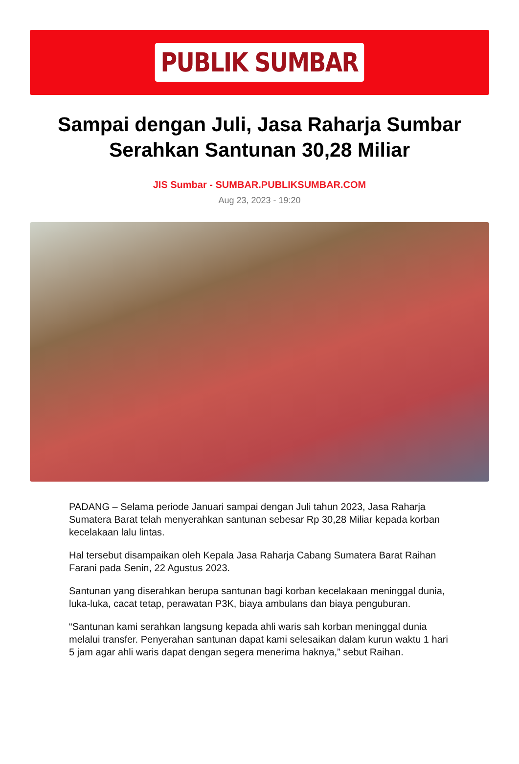PUBLIK SUMBAR
Sampai dengan Juli, Jasa Raharja Sumbar Serahkan Santunan 30,28 Miliar
JIS Sumbar - SUMBAR.PUBLIKSUMBAR.COM
Aug 23, 2023 - 19:20
PADANG – Selama periode Januari sampai dengan Juli tahun 2023, Jasa Raharja Sumatera Barat telah menyerahkan santunan sebesar Rp 30,28 Miliar kepada korban kecelakaan lalu lintas.
Hal tersebut disampaikan oleh Kepala Jasa Raharja Cabang Sumatera Barat Raihan Farani pada Senin, 22 Agustus 2023.
Santunan yang diserahkan berupa santunan bagi korban kecelakaan meninggal dunia, luka-luka, cacat tetap, perawatan P3K, biaya ambulans dan biaya penguburan.
“Santunan kami serahkan langsung kepada ahli waris sah korban meninggal dunia melalui transfer. Penyerahan santunan dapat kami selesaikan dalam kurun waktu 1 hari 5 jam agar ahli waris dapat dengan segera menerima haknya,” sebut Raihan.